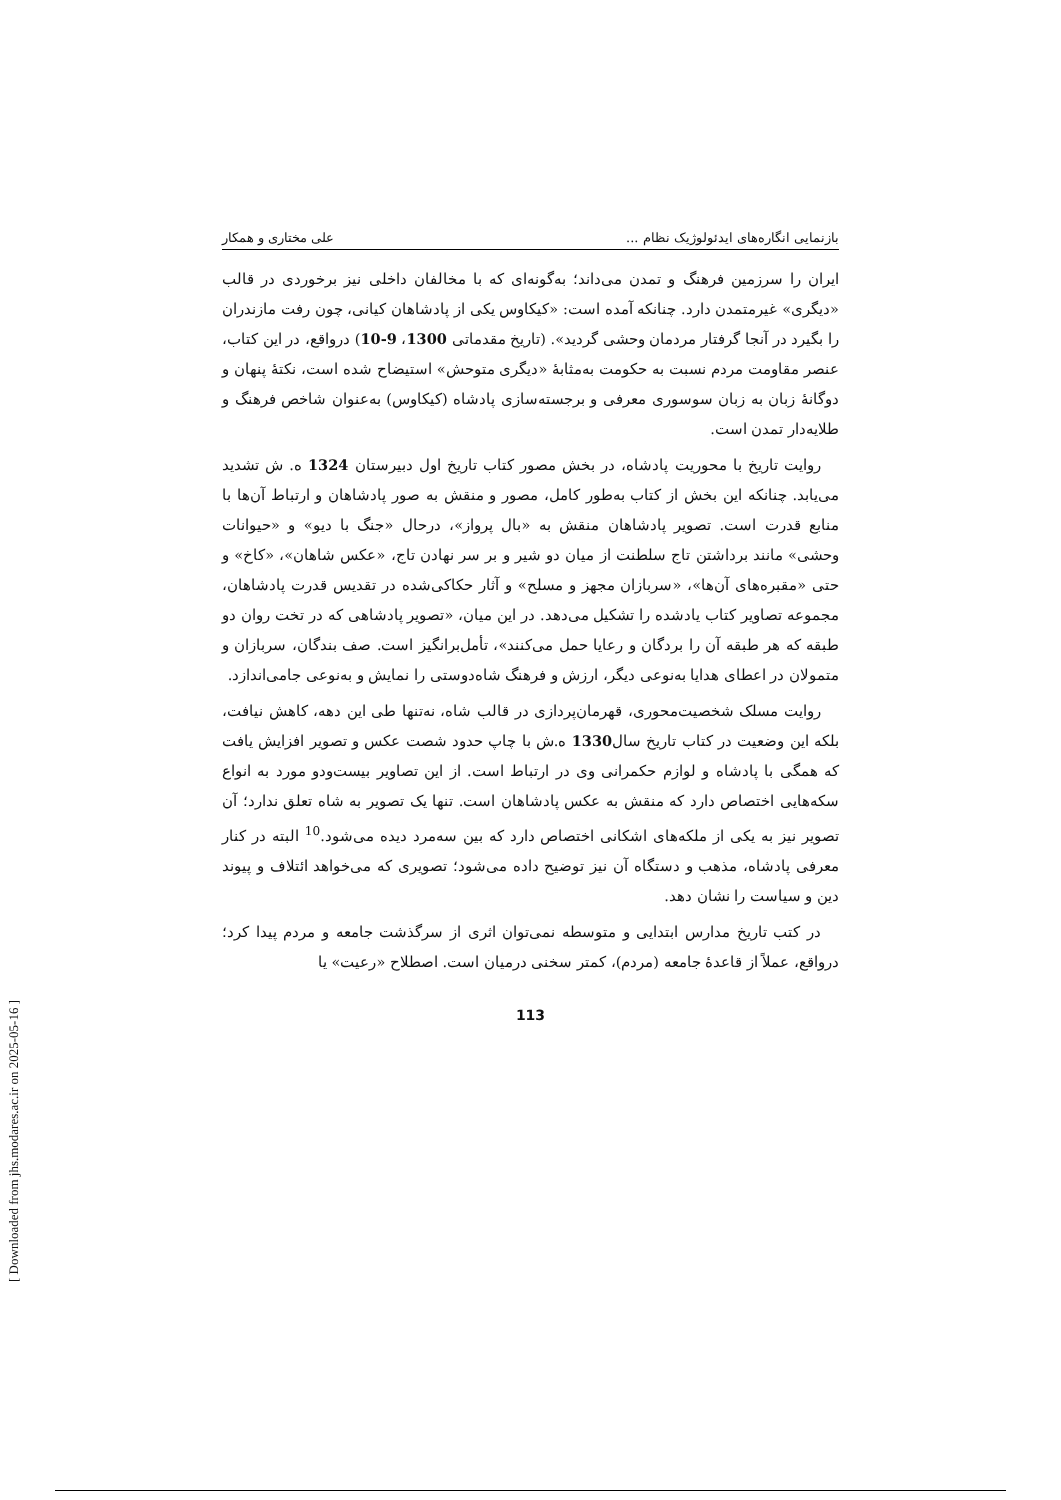بازنمایی انگاره‌های ایدئولوژیک نظام ... علی مختاری و همکار
ایران را سرزمین فرهنگ و تمدن می‌داند؛ به‌گونه‌ای که با مخالفان داخلی نیز برخوردی در قالب «دیگری» غیرمتمدن دارد. چنانکه آمده است: «کیکاوس یکی از پادشاهان کیانی، چون رفت مازندران را بگیرد در آنجا گرفتار مردمان وحشی گردید». (تاریخ مقدماتی 1300، 9-10) درواقع، در این کتاب، عنصر مقاومت مردم نسبت به حکومت به‌مثابهٔ «دیگری متوحش» استیضاح شده است، نکتهٔ پنهان و دوگانهٔ زبان به زبان سوسوری معرفی و برجسته‌سازی پادشاه (کیکاوس) به‌عنوان شاخص فرهنگ و طلایه‌دار تمدن است.
روایت تاریخ با محوریت پادشاه، در بخش مصور کتاب تاریخ اول دبیرستان 1324 ه. ش تشدید می‌یابد. چنانکه این بخش از کتاب به‌طور کامل، مصور و منقش به صور پادشاهان و ارتباط آن‌ها با منابع قدرت است. تصویر پادشاهان منقش به «بال پرواز»، درحال «جنگ با دیو» و «حیوانات وحشی» مانند برداشتن تاج سلطنت از میان دو شیر و بر سر نهادن تاج، «عکس شاهان»، «کاخ» و حتی «مقبره‌های آن‌ها»، «سربازان مجهز و مسلح» و آثار حکاکی‌شده در تقدیس قدرت پادشاهان، مجموعه تصاویر کتاب یادشده را تشکیل می‌دهد. در این میان، «تصویر پادشاهی که در تخت روان دو طبقه که هر طبقه آن را بردگان و رعایا حمل می‌کنند»، تأمل‌برانگیز است. صف بندگان، سربازان و متمولان در اعطای هدایا به‌نوعی دیگر، ارزش و فرهنگ شاه‌دوستی را نمایش و به‌نوعی جامی‌اندازد.
روایت مسلک شخصیت‌محوری، قهرمان‌پردازی در قالب شاه، نه‌تنها طی این دهه، کاهش نیافت، بلکه این وضعیت در کتاب تاریخ سال1330 ه.ش با چاپ حدود شصت عکس و تصویر افزایش یافت که همگی با پادشاه و لوازم حکمرانی وی در ارتباط است. از این تصاویر بیست‌ودو مورد به انواع سکه‌هایی اختصاص دارد که منقش به عکس پادشاهان است. تنها یک تصویر به شاه تعلق ندارد؛ آن تصویر نیز به یکی از ملکه‌های اشکانی اختصاص دارد که بین سه‌مرد دیده می‌شود.<sup>10</sup> البته در کنار معرفی پادشاه، مذهب و دستگاه آن نیز توضیح داده می‌شود؛ تصویری که می‌خواهد ائتلاف و پیوند دین و سیاست را نشان دهد.
در کتب تاریخ مدارس ابتدایی و متوسطه نمی‌توان اثری از سرگذشت جامعه و مردم پیدا کرد؛ درواقع، عملاً از قاعدهٔ جامعه (مردم)، کمتر سخنی درمیان است. اصطلاح «رعیت» یا
113
[ Downloaded from jhs.modares.ac.ir on 2025-05-16 ]